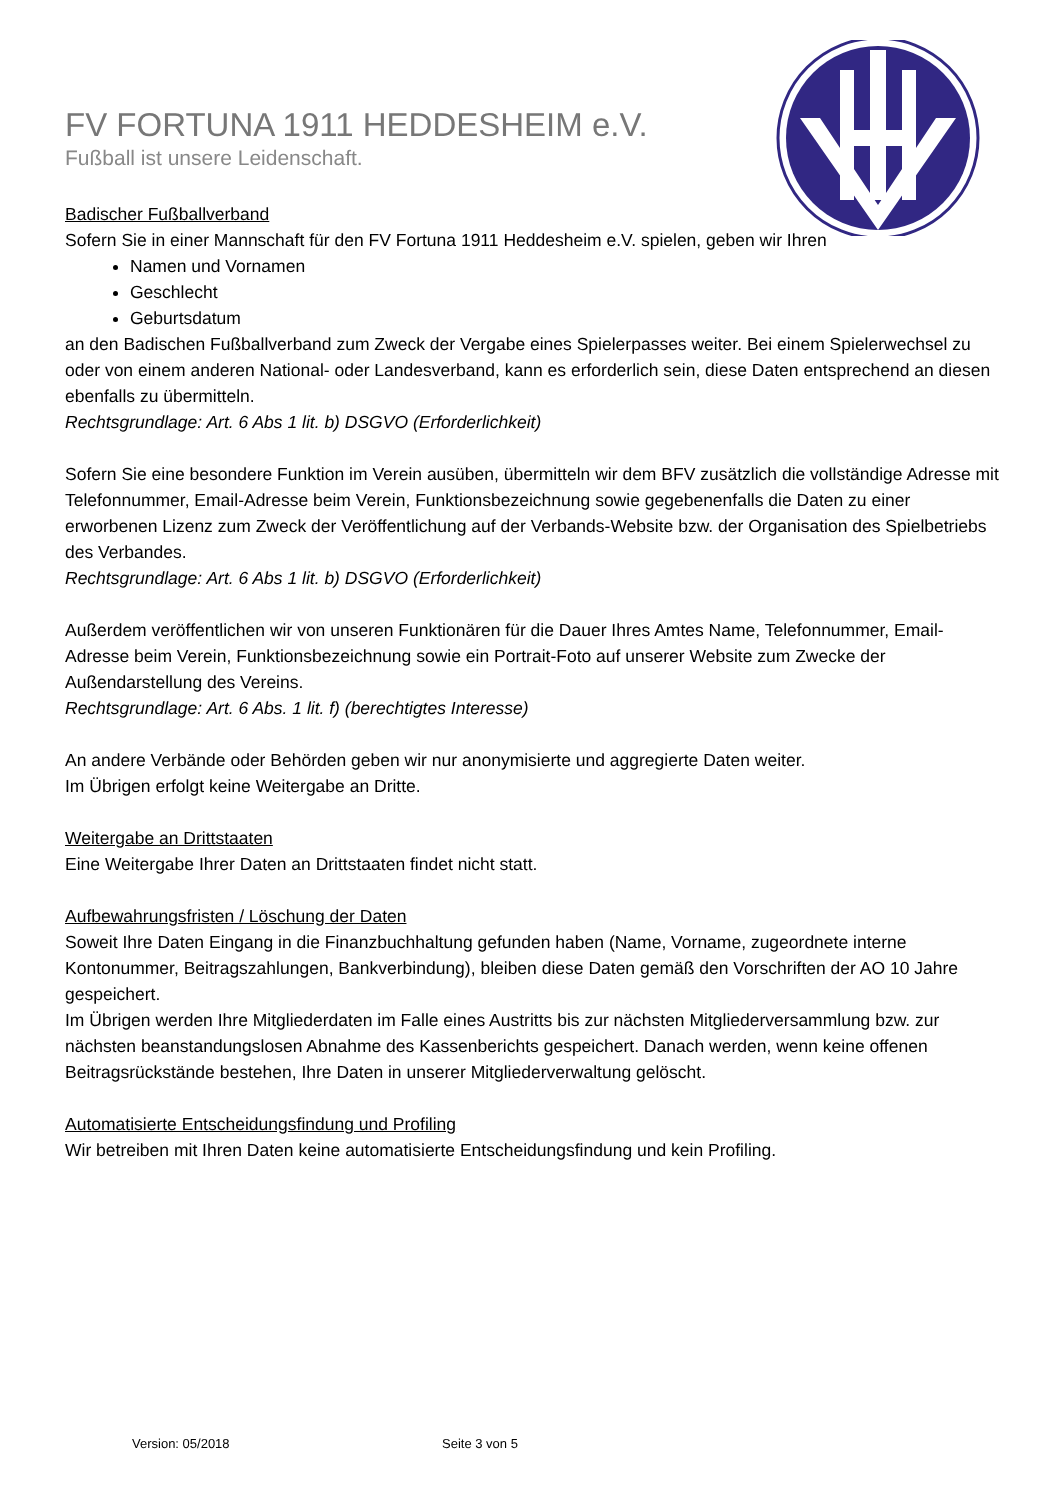FV FORTUNA 1911 HEDDESHEIM e.V.
Fußball ist unsere Leidenschaft.
Badischer Fußballverband
Sofern Sie in einer Mannschaft für den FV Fortuna 1911 Heddesheim e.V. spielen, geben wir Ihren
Namen und Vornamen
Geschlecht
Geburtsdatum
an den Badischen Fußballverband zum Zweck der Vergabe eines Spielerpasses weiter. Bei einem Spielerwechsel zu oder von einem anderen National- oder Landesverband, kann es erforderlich sein, diese Daten entsprechend an diesen ebenfalls zu übermitteln.
Rechtsgrundlage: Art. 6 Abs 1 lit. b) DSGVO (Erforderlichkeit)
Sofern Sie eine besondere Funktion im Verein ausüben, übermitteln wir dem BFV zusätzlich die vollständige Adresse mit Telefonnummer, Email-Adresse beim Verein, Funktionsbezeichnung sowie gegebenenfalls die Daten zu einer erworbenen Lizenz zum Zweck der Veröffentlichung auf der Verbands-Website bzw. der Organisation des Spielbetriebs des Verbandes.
Rechtsgrundlage: Art. 6 Abs 1 lit. b) DSGVO (Erforderlichkeit)
Außerdem veröffentlichen wir von unseren Funktionären für die Dauer Ihres Amtes Name, Telefonnummer, Email-Adresse beim Verein, Funktionsbezeichnung sowie ein Portrait-Foto auf unserer Website zum Zwecke der Außendarstellung des Vereins.
Rechtsgrundlage: Art. 6 Abs. 1 lit. f) (berechtigtes Interesse)
An andere Verbände oder Behörden geben wir nur anonymisierte und aggregierte Daten weiter.
Im Übrigen erfolgt keine Weitergabe an Dritte.
Weitergabe an Drittstaaten
Eine Weitergabe Ihrer Daten an Drittstaaten findet nicht statt.
Aufbewahrungsfristen / Löschung der Daten
Soweit Ihre Daten Eingang in die Finanzbuchhaltung gefunden haben (Name, Vorname, zugeordnete interne Kontonummer, Beitragszahlungen, Bankverbindung), bleiben diese Daten gemäß den Vorschriften der AO 10 Jahre gespeichert.
Im Übrigen werden Ihre Mitgliederdaten im Falle eines Austritts bis zur nächsten Mitgliederversammlung bzw. zur nächsten beanstandungslosen Abnahme des Kassenberichts gespeichert. Danach werden, wenn keine offenen Beitragsrückstände bestehen, Ihre Daten in unserer Mitgliederverwaltung gelöscht.
Automatisierte Entscheidungsfindung und Profiling
Wir betreiben mit Ihren Daten keine automatisierte Entscheidungsfindung und kein Profiling.
Version: 05/2018 Seite 3 von 5